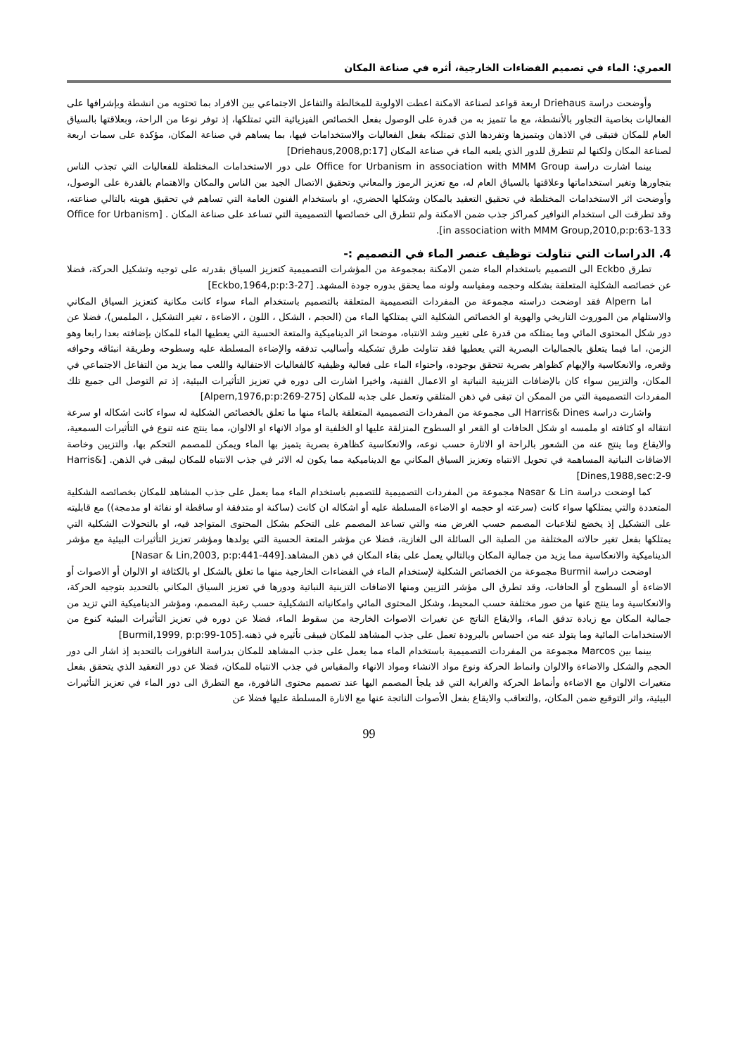العمري: الماء في تصميم الفضاءات الخارجية، أثره في صناعة المكان
وأوضحت دراسة Driehaus اربعة قواعد لصناعة الامكنة اعطت الاولوية للمخالطة والتفاعل الاجتماعي بين الافراد بما تحتويه من انشطة وبإشرافها على الفعاليات بخاصية التجاور بالأنشطة، مع ما تتميز به من قدرة على الوصول بفعل الخصائص الفيزيائية التي تمتلكها، إذ توفر نوعا من الراحة، وبعلاقتها بالسياق العام للمكان فتبقى في الاذهان وبتميزها وتفردها الذي تمتلكه بفعل الفعاليات والاستخدامات فيها، بما يساهم في صناعة المكان، مؤكدة على سمات اربعة لصناعة المكان ولكنها لم تتطرق للدور الذي يلعبه الماء في صناعة المكان [Driehaus,2008,p:17]
بينما اشارت دراسة Office for Urbanism in association with MMM Group على دور الاستخدامات المختلطة للفعاليات التي تجذب الناس بتجاورها وتغير استخداماتها وعلاقتها بالسياق العام له، مع تعزيز الرموز والمعاني وتحقيق الاتصال الجيد بين الناس والمكان والاهتمام بالقدرة على الوصول، وأوضحت اثر الاستخدامات المختلطة في تحقيق التعقيد بالمكان وشكلها الحضري، او باستخدام الفنون العامة التي تساهم في تحقيق هويته بالتالي صناعته، وقد تطرقت الى استخدام النوافير كمراكز جذب ضمن الامكنة ولم تتطرق الى خصائصها التصميمية التي تساعد على صناعة المكان . [Office for Urbanism in association with MMM Group,2010,p:p:63-133].
4. الدراسات التي تناولت توظيف عنصر الماء في التصميم :-
تطرق Eckbo الى التصميم باستخدام الماء ضمن الامكنة بمجموعة من المؤشرات التصميمية كتعزيز السياق بقدرته على توجيه وتشكيل الحركة، فضلا عن خصائصه الشكلية المتعلقة بشكله وحجمه ومقياسه ولونه مما يحقق بدوره جودة المشهد. [Eckbo,1964,p:p:3-27]
اما Alpern فقد اوضحت دراسته مجموعة من المفردات التصميمية المتعلقة بالتصميم باستخدام الماء سواء كانت مكانية كتعزيز السياق المكاني والاستلهام من الموروث التاريخي والهوية او الخصائص الشكلية التي يمتلكها الماء من (الحجم ، الشكل ، اللون ، الاضاءة ، تغير التشكيل ، الملمس)، فضلا عن دور شكل المحتوى المائي وما يمتلكه من قدرة على تغيير وشد الانتباه، موضحا اثر الديناميكية والمتعة الحسية التي يعطيها الماء للمكان بإضافته بعدا رابعا وهو الزمن، اما فيما يتعلق بالجماليات البصرية التي يعطيها فقد تناولت طرق تشكيله وأساليب تدفقه والإضاءة المسلطة عليه وسطوحه وطريقة انبثاقه وحوافه وقعره، والانعكاسية والإيهام كظواهر بصرية تتحقق بوجوده، واحتواء الماء على فعالية وظيفية كالفعاليات الاحتفالية واللعب مما يزيد من التفاعل الاجتماعي في المكان، والتزيين سواء كان بالإضافات التزينية النباتية او الاعمال الفنية، واخيرا اشارت الى دوره في تعزيز التأثيرات البيئية، إذ تم التوصل الى جميع تلك المفردات التصميمية التي من الممكن ان تبقى في ذهن المتلقي وتعمل على جذبه للمكان [Alpern,1976,p:p:269-275]
واشارت دراسة Harris& Dines الى مجموعة من المفردات التصميمية المتعلقة بالماء منها ما تعلق بالخصائص الشكلية له سواء كانت اشكاله او سرعة انتقاله او كثافته او ملمسه او شكل الحافات او القعر او السطوح المنزلقة عليها او الخلفية او مواد الانهاء او الالوان، مما ينتج عنه تنوع في التأثيرات السمعية، والايقاع وما ينتج عنه من الشعور بالراحة او الاثارة حسب نوعه، والانعكاسية كظاهرة بصرية يتميز بها الماء ويمكن للمصمم التحكم بها، والتزيين وخاصة الاضافات النباتية المساهمة في تحويل الانتباه وتعزيز السياق المكاني مع الديناميكية مما يكون له الاثر في جذب الانتباه للمكان ليبقى في الذهن. [Harris& Dines,1988,sec:2-9]
كما اوضحت دراسة Nasar & Lin مجموعة من المفردات التصميمية للتصميم باستخدام الماء مما يعمل على جذب المشاهد للمكان بخصائصه الشكلية المتعددة والتي يمتلكها سواء كانت (سرعته او حجمه او الاضاءة المسلطة عليه أو اشكاله ان كانت (ساكنة او متدفقة او ساقطة او نفاثة او مدمجة)) مع قابليته على التشكيل إذ يخضع لتلاعبات المصمم حسب الغرض منه والتي تساعد المصمم على التحكم بشكل المحتوى المتواجد فيه، او بالتحولات الشكلية التي يمتلكها بفعل تغير حالاته المختلفة من الصلبة الى السائلة الى الغازية، فضلا عن مؤشر المتعة الحسية التي يولدها ومؤشر تعزيز التأثيرات البيئية مع مؤشر الديناميكية والانعكاسية مما يزيد من جمالية المكان وبالتالي يعمل على بقاء المكان في ذهن المشاهد.[Nasar & Lin,2003, p:p:441-449]
اوضحت دراسة Burmil مجموعة من الخصائص الشكلية لإستخدام الماء في الفضاءات الخارجية منها ما تعلق بالشكل او بالكثافة او الالوان أو الاصوات أو الاضاءة أو السطوح أو الحافات، وقد تطرق الى مؤشر التزيين ومنها الاضافات التزينية النباتية ودورها في تعزيز السياق المكاني بالتحديد بتوجيه الحركة، والانعكاسية وما ينتج عنها من صور مختلفة حسب المحيط، وشكل المحتوى المائي وامكانياته التشكيلية حسب رغبة المصمم، ومؤشر الديناميكية التي تزيد من جمالية المكان مع زيادة تدفق الماء، والايقاع الناتج عن تغيرات الاصوات الخارجة من سقوط الماء، فضلا عن دوره في تعزيز التأثيرات البيئية كنوع من الاستخدامات المائية وما يتولد عنه من احساس بالبرودة تعمل على جذب المشاهد للمكان فيبقى تأثيره في ذهنه.[Burmil,1999, p:p:99-105]
بينما بين Marcos مجموعة من المفردات التصميمية باستخدام الماء مما يعمل على جذب المشاهد للمكان بدراسة النافورات بالتحديد إذ اشار الى دور الحجم والشكل والاضاءة والالوان وانماط الحركة ونوع مواد الانشاء ومواد الانهاء والمقياس في جذب الانتباه للمكان، فضلا عن دور التعقيد الذي يتحقق بفعل متغيرات الالوان مع الاضاءة وأنماط الحركة والغرابة التي قد يلجأ المصمم اليها عند تصميم محتوى النافورة، مع التطرق الى دور الماء في تعزيز التأثيرات البيئية، واثر التوقيع ضمن المكان، ,والتعاقب والايقاع بفعل الأصوات الناتجة عنها مع الانارة المسلطة عليها فضلا عن
99